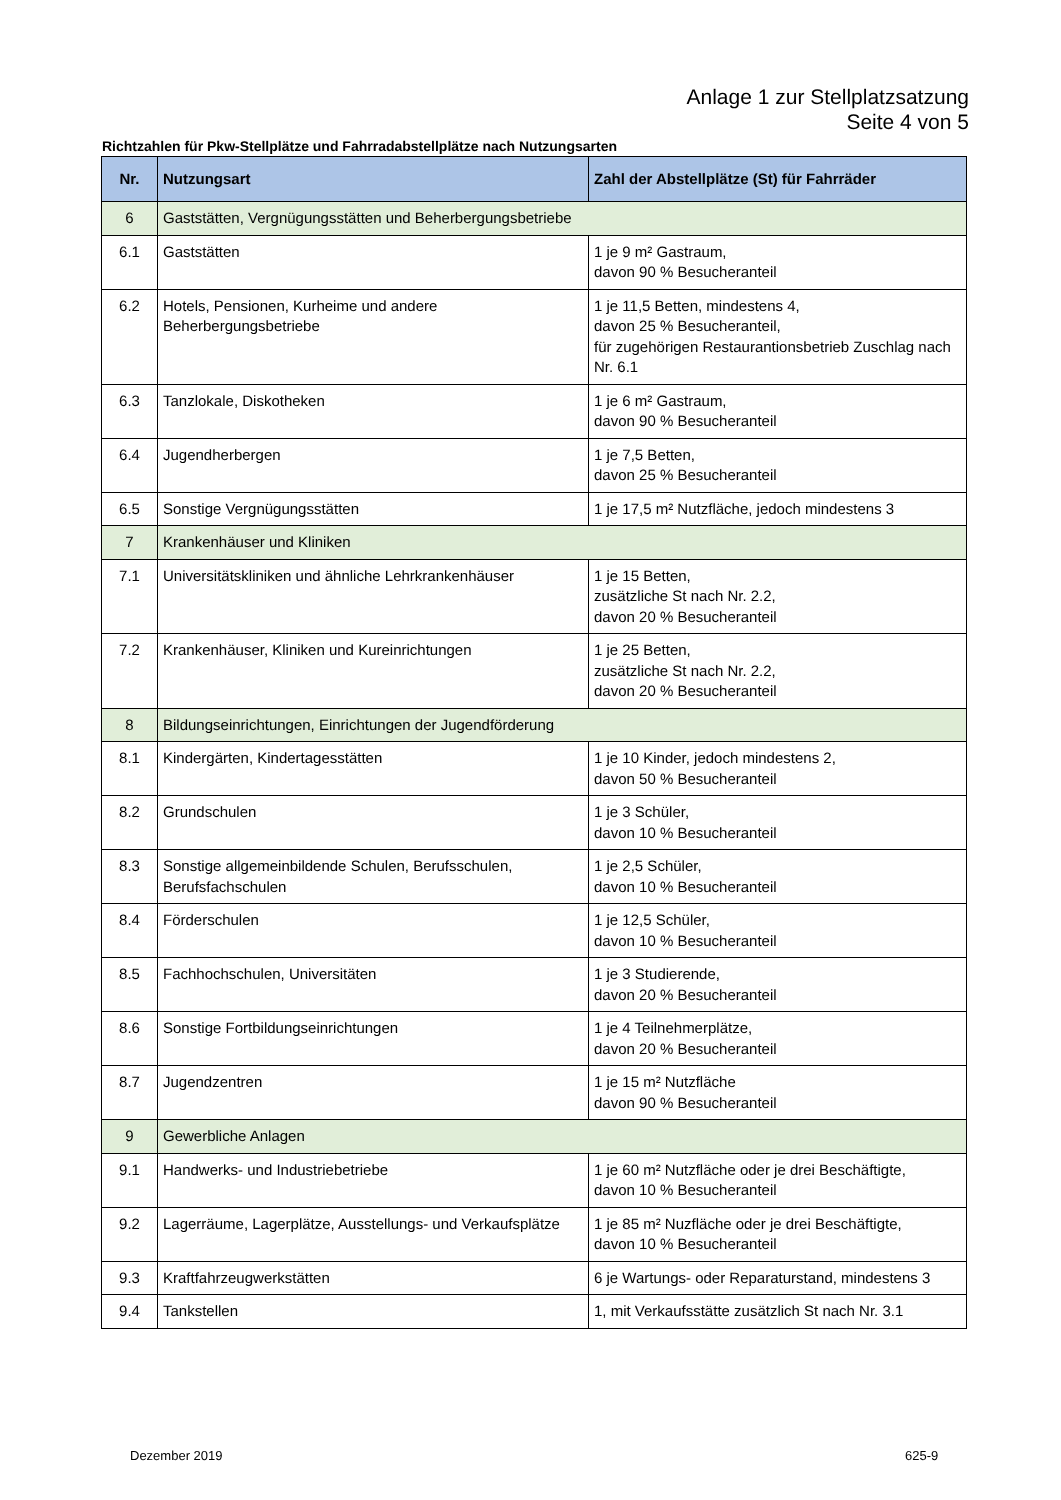Anlage 1 zur Stellplatzsatzung
Seite 4 von 5
Richtzahlen für Pkw-Stellplätze und Fahrradabstellplätze nach Nutzungsarten
| Nr. | Nutzungsart | Zahl der Abstellplätze (St) für Fahrräder |
| --- | --- | --- |
| 6 | Gaststätten, Vergnügungsstätten und Beherbergungsbetriebe | |
| 6.1 | Gaststätten | 1 je 9 m² Gastraum, davon 90 % Besucheranteil |
| 6.2 | Hotels, Pensionen, Kurheime und andere Beherbergungsbetriebe | 1 je 11,5 Betten, mindestens 4, davon 25 % Besucheranteil, für zugehörigen Restaurantionsbetrieb Zuschlag nach Nr. 6.1 |
| 6.3 | Tanzlokale, Diskotheken | 1 je 6 m² Gastraum, davon 90 % Besucheranteil |
| 6.4 | Jugendherbergen | 1 je 7,5 Betten, davon 25 % Besucheranteil |
| 6.5 | Sonstige Vergnügungsstätten | 1 je 17,5 m² Nutzfläche, jedoch mindestens 3 |
| 7 | Krankenhäuser und Kliniken | |
| 7.1 | Universitätskliniken und ähnliche Lehrkrankenhäuser | 1 je 15 Betten, zusätzliche St nach Nr. 2.2, davon 20 % Besucheranteil |
| 7.2 | Krankenhäuser, Kliniken und Kureinrichtungen | 1 je 25 Betten, zusätzliche St nach Nr. 2.2, davon 20 % Besucheranteil |
| 8 | Bildungseinrichtungen, Einrichtungen der Jugendförderung | |
| 8.1 | Kindergärten, Kindertagesstätten | 1 je 10 Kinder, jedoch mindestens 2, davon 50 % Besucheranteil |
| 8.2 | Grundschulen | 1 je 3 Schüler, davon 10 % Besucheranteil |
| 8.3 | Sonstige allgemeinbildende Schulen, Berufsschulen, Berufsfachschulen | 1 je 2,5 Schüler, davon 10 % Besucheranteil |
| 8.4 | Förderschulen | 1 je 12,5 Schüler, davon 10 % Besucheranteil |
| 8.5 | Fachhochschulen, Universitäten | 1 je 3 Studierende, davon 20 % Besucheranteil |
| 8.6 | Sonstige Fortbildungseinrichtungen | 1 je 4 Teilnehmerplätze, davon 20 % Besucheranteil |
| 8.7 | Jugendzentren | 1 je 15 m² Nutzfläche davon 90 % Besucheranteil |
| 9 | Gewerbliche Anlagen | |
| 9.1 | Handwerks- und Industriebetriebe | 1 je 60 m² Nutzfläche oder je drei Beschäftigte, davon 10 % Besucheranteil |
| 9.2 | Lagerräume, Lagerplätze, Ausstellungs- und Verkaufsplätze | 1 je 85 m² Nuzfläche oder je drei Beschäftigte, davon 10 % Besucheranteil |
| 9.3 | Kraftfahrzeugwerkstätten | 6 je Wartungs- oder Reparaturstand, mindestens 3 |
| 9.4 | Tankstellen | 1, mit Verkaufsstätte zusätzlich St nach Nr. 3.1 |
Dezember 2019 625-9